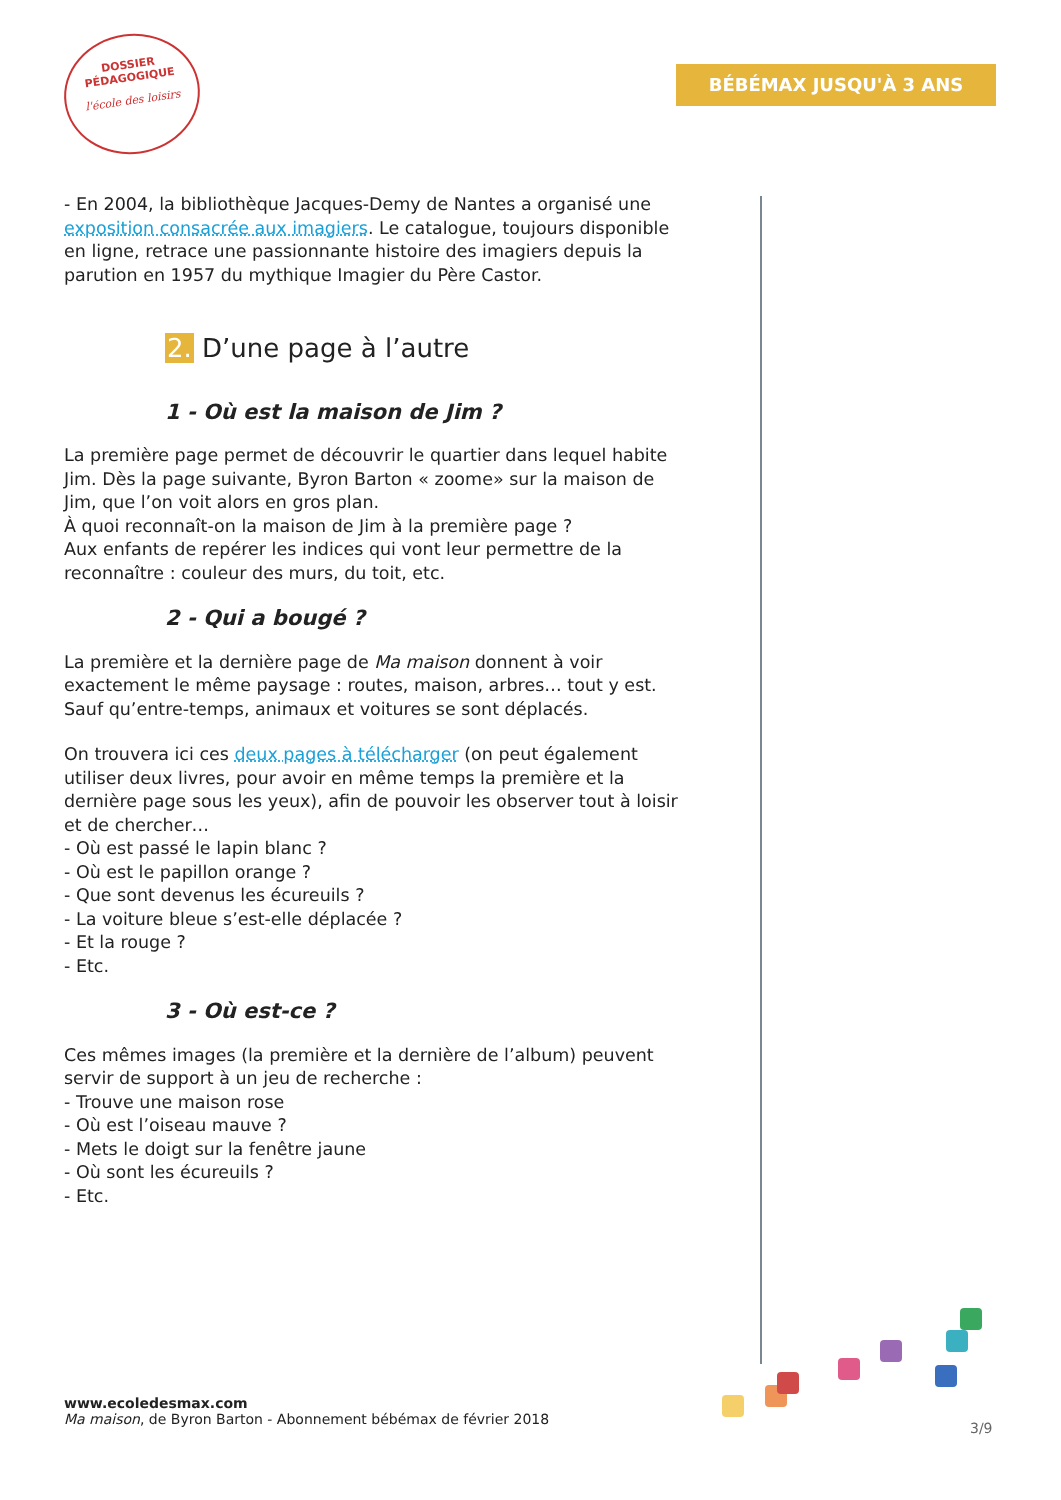DOSSIER
PÉDAGOGIQUE
l'école des loisirs
BÉBÉMAX JUSQU'À 3 ANS
- En 2004, la bibliothèque Jacques-Demy de Nantes a organisé une exposition consacrée aux imagiers. Le catalogue, toujours disponible en ligne, retrace une passionnante histoire des imagiers depuis la parution en 1957 du mythique Imagier du Père Castor.
2. D’une page à l’autre
1 - Où est la maison de Jim ?
La première page permet de découvrir le quartier dans lequel habite Jim. Dès la page suivante, Byron Barton « zoome» sur la maison de Jim, que l’on voit alors en gros plan.
À quoi reconnaît-on la maison de Jim à la première page ?
Aux enfants de repérer les indices qui vont leur permettre de la reconnaître : couleur des murs, du toit, etc.
2 - Qui a bougé ?
La première et la dernière page de Ma maison donnent à voir exactement le même paysage : routes, maison, arbres… tout y est. Sauf qu’entre-temps, animaux et voitures se sont déplacés.
On trouvera ici ces deux pages à télécharger (on peut également utiliser deux livres, pour avoir en même temps la première et la dernière page sous les yeux), afin de pouvoir les observer tout à loisir et de chercher…
- Où est passé le lapin blanc ?
- Où est le papillon orange ?
- Que sont devenus les écureuils ?
- La voiture bleue s’est-elle déplacée ?
- Et la rouge ?
- Etc.
3 - Où est-ce ?
Ces mêmes images (la première et la dernière de l’album) peuvent servir de support à un jeu de recherche :
- Trouve une maison rose
- Où est l’oiseau mauve ?
- Mets le doigt sur la fenêtre jaune
- Où sont les écureuils ?
- Etc.
www.ecoledesmax.com
Ma maison, de Byron Barton - Abonnement bébémax de février 2018
3/9